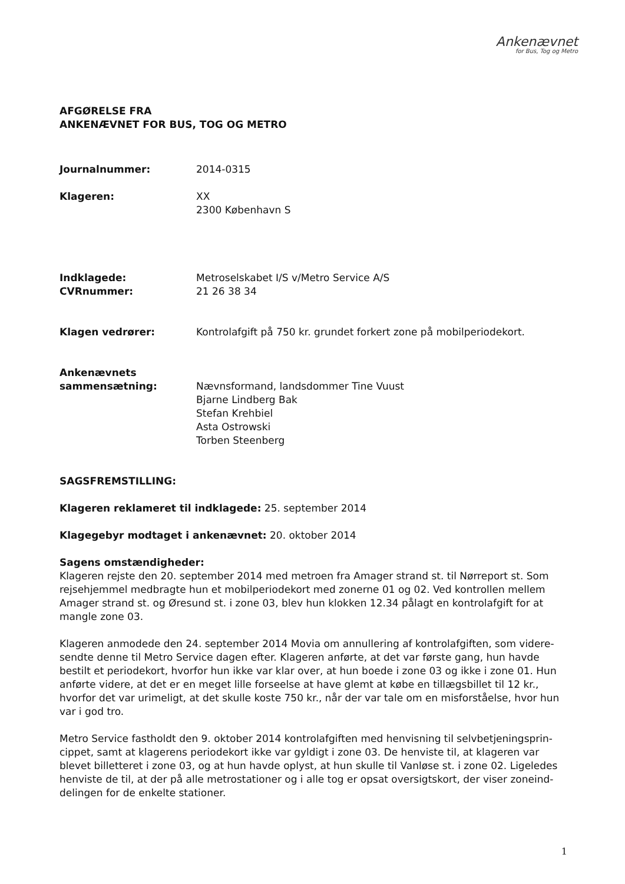Ankenævnet
for Bus, Tog og Metro
AFGØRELSE FRA
ANKENÆVNET FOR BUS, TOG OG METRO
Journalnummer: 2014-0315
Klageren: XX
2300 København S
Indklagede:
CVRnummer:
Metroselskabet I/S v/Metro Service A/S
21 26 38 34
Klagen vedrører: Kontrolafgift på 750 kr. grundet forkert zone på mobilperiodekort.
Ankenævnets
sammensætning:
Nævnsformand, landsdommer Tine Vuust
Bjarne Lindberg Bak
Stefan Krehbiel
Asta Ostrowski
Torben Steenberg
SAGSFREMSTILLING:
Klageren reklameret til indklagede: 25. september 2014
Klagegebyr modtaget i ankenævnet: 20. oktober 2014
Sagens omstændigheder:
Klageren rejste den 20. september 2014 med metroen fra Amager strand st. til Nørreport st. Som rejsehjemmel medbragte hun et mobilperiodekort med zonerne 01 og 02. Ved kontrollen mellem Amager strand st. og Øresund st. i zone 03, blev hun klokken 12.34 pålagt en kontrolafgift for at mangle zone 03.
Klageren anmodede den 24. september 2014 Movia om annullering af kontrolafgiften, som videre-sendte denne til Metro Service dagen efter. Klageren anførte, at det var første gang, hun havde bestilt et periodekort, hvorfor hun ikke var klar over, at hun boede i zone 03 og ikke i zone 01. Hun anførte videre, at det er en meget lille forseelse at have glemt at købe en tillægsbillet til 12 kr., hvorfor det var urimeligt, at det skulle koste 750 kr., når der var tale om en misforståelse, hvor hun var i god tro.
Metro Service fastholdt den 9. oktober 2014 kontrolafgiften med henvisning til selvbetjeningsprin-cippet, samt at klagerens periodekort ikke var gyldigt i zone 03. De henviste til, at klageren var blevet billetteret i zone 03, og at hun havde oplyst, at hun skulle til Vanløse st. i zone 02. Ligeledes henviste de til, at der på alle metrostationer og i alle tog er opsat oversigtskort, der viser zoneind-delingen for de enkelte stationer.
1